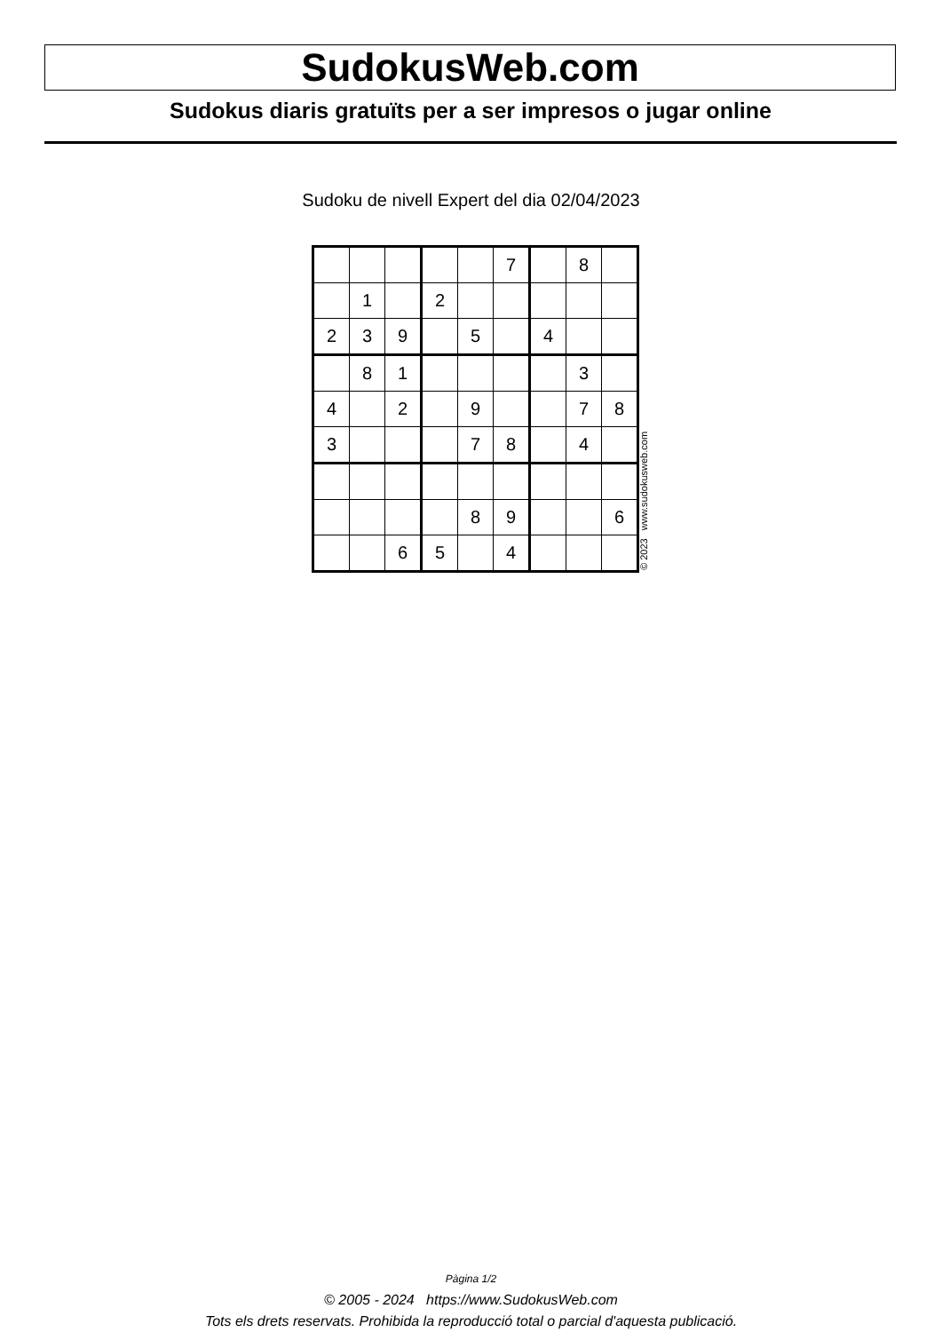SudokusWeb.com
Sudokus diaris gratuïts per a ser impresos o jugar online
Sudoku de nivell Expert del dia 02/04/2023
| | | | | | 7 | | 8 | |
| | 1 | | 2 | | | | | |
| 2 | 3 | 9 | | 5 | | 4 | | |
| | 8 | 1 | | | | | 3 | |
| 4 | | 2 | | 9 | | | 7 | 8 |
| 3 | | | | 7 | 8 | | 4 | |
| | | | | 8 | 9 | | | 6 |
| | | 6 | 5 | | 4 | | | |
© 2023 www.sudokusweb.com
Pàgina 1/2
© 2005 - 2024 https://www.SudokusWeb.com
Tots els drets reservats. Prohibida la reproducció total o parcial d'aquesta publicació.